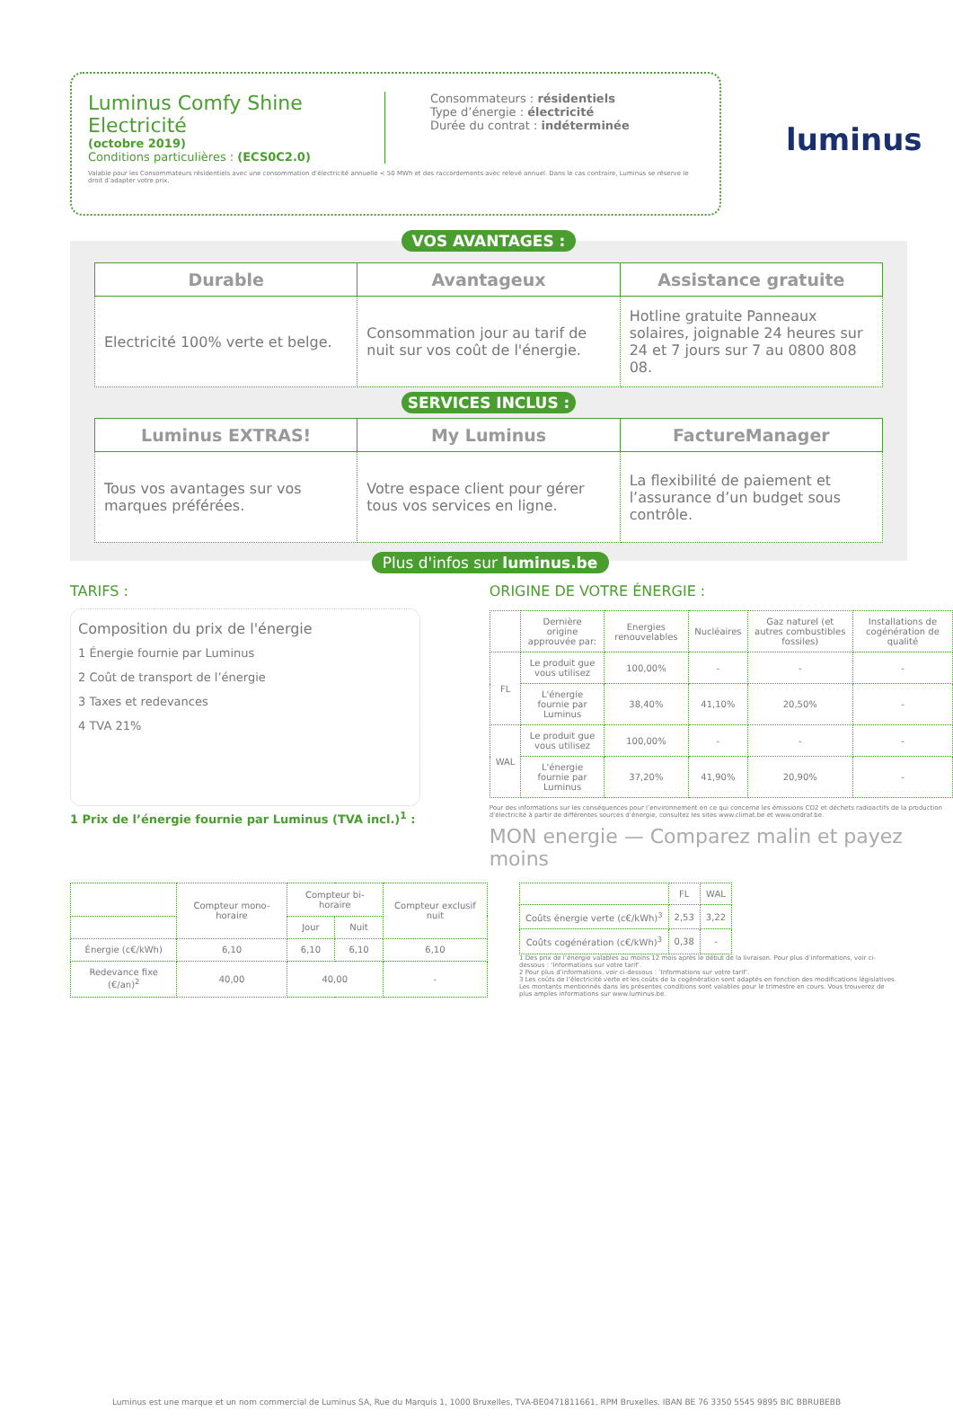luminus
Luminus Comfy Shine
Electricité
(octobre 2019)
Conditions particulières : (ECS0C2.0)
Consommateurs : résidentiels
Type d’énergie : électricité
Durée du contrat : indéterminée
Valable pour les Consommateurs résidentiels avec une consommation d’électricité annuelle < 50 MWh et des raccordements avec relevé annuel. Dans le cas contraire, Luminus se réserve le droit d’adapter votre prix.
VOS AVANTAGES :
| Durable | Avantageux | Assistance gratuite |
| --- | --- | --- |
| Electricité 100% verte et belge. | Consommation jour au tarif de nuit sur vos coût de l'énergie. | Hotline gratuite Panneaux solaires, joignable 24 heures sur 24 et 7 jours sur 7 au 0800 808 08. |
SERVICES INCLUS :
| Luminus EXTRAS! | My Luminus | FactureManager |
| --- | --- | --- |
| Tous vos avantages sur vos marques préférées. | Votre espace client pour gérer tous vos services en ligne. | La flexibilité de paiement et l’assurance d’un budget sous contrôle. |
Plus d'infos sur luminus.be
TARIFS :
Composition du prix de l'énergie
1 Énergie fournie par Luminus
2 Coût de transport de l’énergie
3 Taxes et redevances
4 TVA 21%
1 Prix de l’énergie fournie par Luminus (TVA incl.)<sup>1</sup> :
ORIGINE DE VOTRE ÉNERGIE :
| | Dernière origine approuvée par: | Energies renouvelables | Nucléaires | Gaz naturel (et autres combustibles fossiles) | Installations de cogénération de qualité |
| --- | --- | --- | --- | --- | --- |
| FL | Le produit gue vous utilisez | 100,00% | - | - | - |
| | L'énergie fournie par Luminus | 38,40% | 41,10% | 20,50% | - |
| WAL | Le produit gue vous utilisez | 100,00% | - | - | - |
| | L'énergie fournie par Luminus | 37,20% | 41,90% | 20,90% | - |
Pour des informations sur les conséquences pour l’environnement en ce qui concerne les émissions CO2 et déchets radioactifs de la production d’électricité à partir de différentes sources d’énergie, consultez les sites www.climat.be et www.ondraf.be.
MON energie — Comparez malin et payez moins
| | Compteur mono-horaire | Compteur bi-horaire | | Compteur exclusif nuit |
| --- | --- | --- | --- | --- |
| | | Jour | Nuit | |
| Énergie (c€/kWh) | 6,10 | 6,10 | 6,10 | 6,10 |
| Redevance fixe (€/an)<sup>2</sup> | 40,00 | 40,00 | | - |
| | FL | WAL |
| --- | --- | --- |
| Coûts énergie verte (c€/kWh)<sup>3</sup> | 2,53 | 3,22 |
| Coûts cogénération (c€/kWh)<sup>3</sup> | 0,38 | - |
1 Des prix de l’énergie valables au moins 12 mois après le début de la livraison. Pour plus d’informations, voir ci-dessous : ‘Informations sur votre tarif’.
2 Pour plus d’informations, voir ci-dessous : ‘Informations sur votre tarif’.
3 Les coûts de l’électricité verte et les coûts de la cogénération sont adaptés en fonction des modifications législatives. Les montants mentionnés dans les présentes conditions sont valables pour le trimestre en cours. Vous trouverez de plus amples informations sur www.luminus.be.
Luminus est une marque et un nom commercial de Luminus SA, Rue du Marquis 1, 1000 Bruxelles, TVA-BE0471811661, RPM Bruxelles. IBAN BE 76 3350 5545 9895 BIC BBRUBEBB